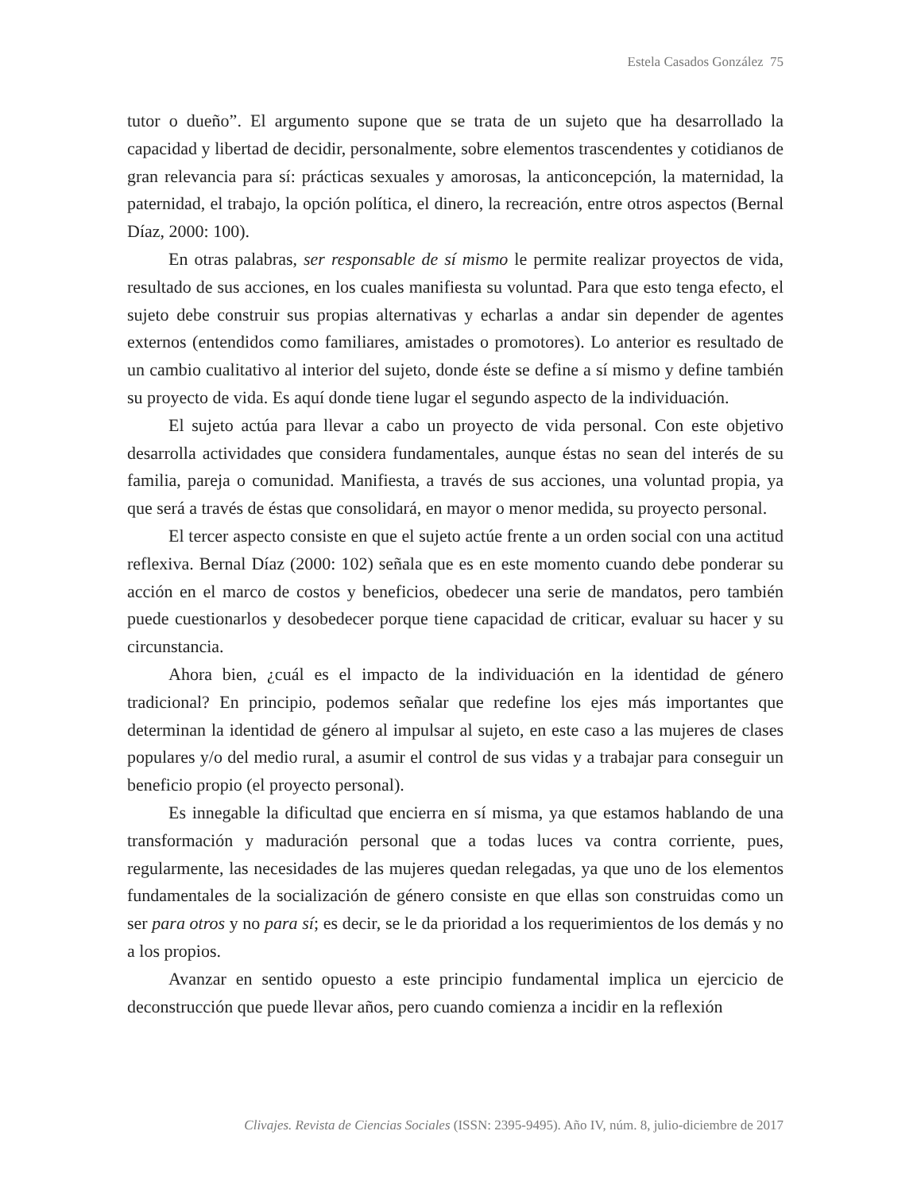Estela Casados González 75
tutor o dueño”. El argumento supone que se trata de un sujeto que ha desarrollado la capacidad y libertad de decidir, personalmente, sobre elementos trascendentes y cotidianos de gran relevancia para sí: prácticas sexuales y amorosas, la anticoncepción, la maternidad, la paternidad, el trabajo, la opción política, el dinero, la recreación, entre otros aspectos (Bernal Díaz, 2000: 100).
En otras palabras, ser responsable de sí mismo le permite realizar proyectos de vida, resultado de sus acciones, en los cuales manifiesta su voluntad. Para que esto tenga efecto, el sujeto debe construir sus propias alternativas y echarlas a andar sin depender de agentes externos (entendidos como familiares, amistades o promotores). Lo anterior es resultado de un cambio cualitativo al interior del sujeto, donde éste se define a sí mismo y define también su proyecto de vida. Es aquí donde tiene lugar el segundo aspecto de la individuación.
El sujeto actúa para llevar a cabo un proyecto de vida personal. Con este objetivo desarrolla actividades que considera fundamentales, aunque éstas no sean del interés de su familia, pareja o comunidad. Manifiesta, a través de sus acciones, una voluntad propia, ya que será a través de éstas que consolidará, en mayor o menor medida, su proyecto personal.
El tercer aspecto consiste en que el sujeto actúe frente a un orden social con una actitud reflexiva. Bernal Díaz (2000: 102) señala que es en este momento cuando debe ponderar su acción en el marco de costos y beneficios, obedecer una serie de mandatos, pero también puede cuestionarlos y desobedecer porque tiene capacidad de criticar, evaluar su hacer y su circunstancia.
Ahora bien, ¿cuál es el impacto de la individuación en la identidad de género tradicional? En principio, podemos señalar que redefine los ejes más importantes que determinan la identidad de género al impulsar al sujeto, en este caso a las mujeres de clases populares y/o del medio rural, a asumir el control de sus vidas y a trabajar para conseguir un beneficio propio (el proyecto personal).
Es innegable la dificultad que encierra en sí misma, ya que estamos hablando de una transformación y maduración personal que a todas luces va contra corriente, pues, regularmente, las necesidades de las mujeres quedan relegadas, ya que uno de los elementos fundamentales de la socialización de género consiste en que ellas son construidas como un ser para otros y no para sí; es decir, se le da prioridad a los requerimientos de los demás y no a los propios.
Avanzar en sentido opuesto a este principio fundamental implica un ejercicio de deconstrucción que puede llevar años, pero cuando comienza a incidir en la reflexión
Clivajes. Revista de Ciencias Sociales (ISSN: 2395-9495). Año IV, núm. 8, julio-diciembre de 2017